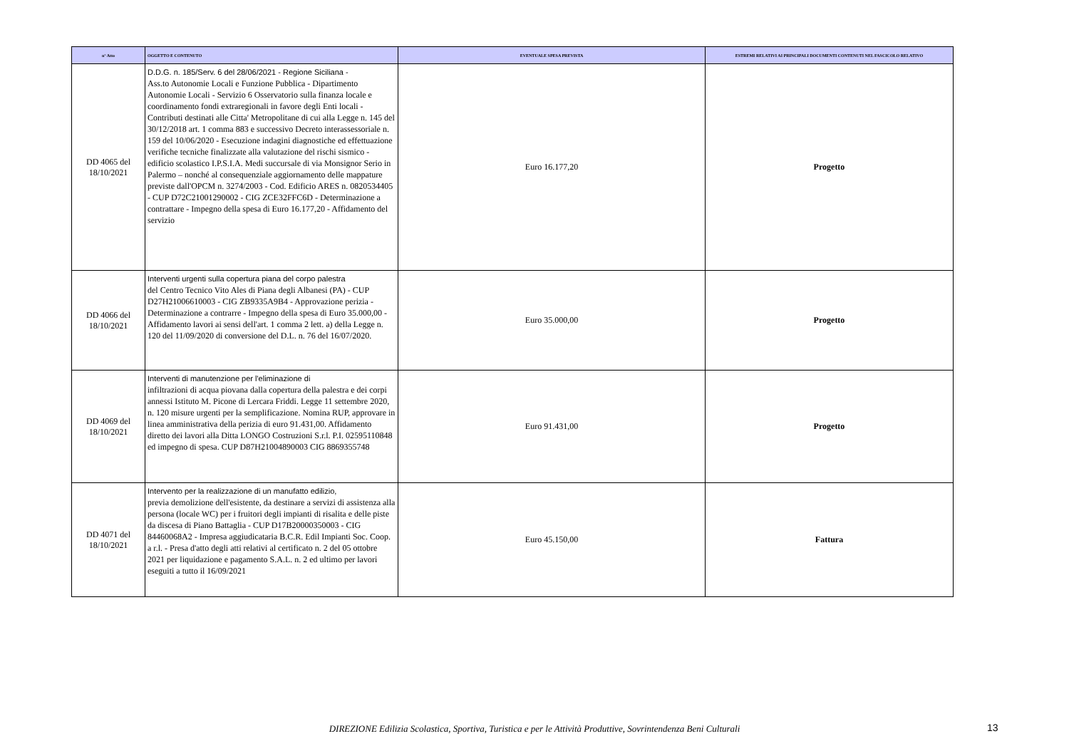| n° Atto | OGGETTO E CONTENUTO | EVENTUALE SPESA PREVISTA | ESTREMI RELATIVI AI PRINCIPALI DOCUMENTI CONTENUTI NEL FASCICOLO RELATIVO |
| --- | --- | --- | --- |
| DD 4065 del 18/10/2021 | D.D.G. n. 185/Serv. 6 del 28/06/2021 - Regione Siciliana - Ass.to Autonomie Locali e Funzione Pubblica - Dipartimento Autonomie Locali - Servizio 6 Osservatorio sulla finanza locale e coordinamento fondi extraregionali in favore degli Enti locali - Contributi destinati alle Citta' Metropolitane di cui alla Legge n. 145 del 30/12/2018 art. 1 comma 883 e successivo Decreto interassessoriale n. 159 del 10/06/2020 - Esecuzione indagini diagnostiche ed effettuazione verifiche tecniche finalizzate alla valutazione del rischi sismico - edificio scolastico I.P.S.I.A. Medi succursale di via Monsignor Serio in Palermo – nonché al consequenziale aggiornamento delle mappature previste dall'OPCM n. 3274/2003 - Cod. Edificio ARES n. 0820534405 - CUP D72C21001290002 - CIG ZCE32FFC6D - Determinazione a contrattare - Impegno della spesa di Euro 16.177,20 - Affidamento del servizio | Euro 16.177,20 | Progetto |
| DD 4066 del 18/10/2021 | Interventi urgenti sulla copertura piana del corpo palestra del Centro Tecnico Vito Ales di Piana degli Albanesi (PA) - CUP D27H21006610003 - CIG ZB9335A9B4 - Approvazione perizia - Determinazione a contrarre - Impegno della spesa di Euro 35.000,00 - Affidamento lavori ai sensi dell'art. 1 comma 2 lett. a) della Legge n. 120 del 11/09/2020 di conversione del D.L. n. 76 del 16/07/2020. | Euro 35.000,00 | Progetto |
| DD 4069 del 18/10/2021 | Interventi di manutenzione per l'eliminazione di infiltrazioni di acqua piovana dalla copertura della palestra e dei corpi annessi Istituto M. Picone di Lercara Friddi. Legge 11 settembre 2020, n. 120 misure urgenti per la semplificazione. Nomina RUP, approvare in linea amministrativa della perizia di euro 91.431,00. Affidamento diretto dei lavori alla Ditta LONGO Costruzioni S.r.l. P.I. 02595110848 ed impegno di spesa. CUP D87H21004890003 CIG 8869355748 | Euro 91.431,00 | Progetto |
| DD 4071 del 18/10/2021 | Intervento per la realizzazione di un manufatto edilizio, previa demolizione dell'esistente, da destinare a servizi di assistenza alla persona (locale WC) per i fruitori degli impianti di risalita e delle piste da discesa di Piano Battaglia - CUP D17B20000350003 - CIG 84460068A2 - Impresa aggiudicataria B.C.R. Edil Impianti Soc. Coop. a r.l. - Presa d'atto degli atti relativi al certificato n. 2 del 05 ottobre 2021 per liquidazione e pagamento S.A.L. n. 2 ed ultimo per lavori eseguiti a tutto il 16/09/2021 | Euro 45.150,00 | Fattura |
DIREZIONE Edilizia Scolastica, Sportiva, Turistica e per le Attività Produttive, Sovrintendenza Beni Culturali 13